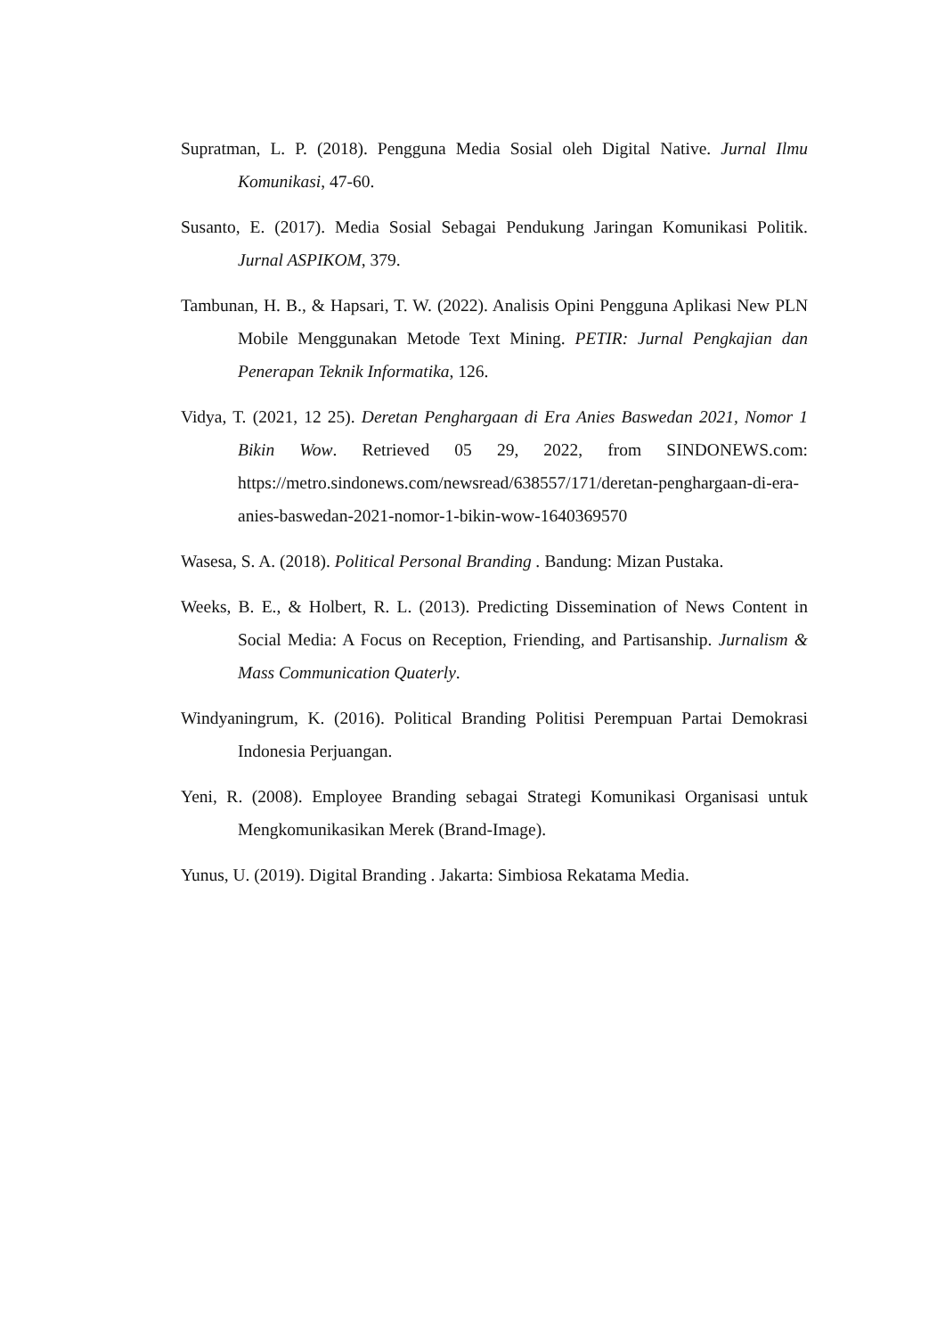Supratman, L. P. (2018). Pengguna Media Sosial oleh Digital Native. Jurnal Ilmu Komunikasi, 47-60.
Susanto, E. (2017). Media Sosial Sebagai Pendukung Jaringan Komunikasi Politik. Jurnal ASPIKOM, 379.
Tambunan, H. B., & Hapsari, T. W. (2022). Analisis Opini Pengguna Aplikasi New PLN Mobile Menggunakan Metode Text Mining. PETIR: Jurnal Pengkajian dan Penerapan Teknik Informatika, 126.
Vidya, T. (2021, 12 25). Deretan Penghargaan di Era Anies Baswedan 2021, Nomor 1 Bikin Wow. Retrieved 05 29, 2022, from SINDONEWS.com: https://metro.sindonews.com/newsread/638557/171/deretan-penghargaan-di-era-anies-baswedan-2021-nomor-1-bikin-wow-1640369570
Wasesa, S. A. (2018). Political Personal Branding . Bandung: Mizan Pustaka.
Weeks, B. E., & Holbert, R. L. (2013). Predicting Dissemination of News Content in Social Media: A Focus on Reception, Friending, and Partisanship. Jurnalism & Mass Communication Quaterly.
Windyaningrum, K. (2016). Political Branding Politisi Perempuan Partai Demokrasi Indonesia Perjuangan.
Yeni, R. (2008). Employee Branding sebagai Strategi Komunikasi Organisasi untuk Mengkomunikasikan Merek (Brand-Image).
Yunus, U. (2019). Digital Branding . Jakarta: Simbiosa Rekatama Media.